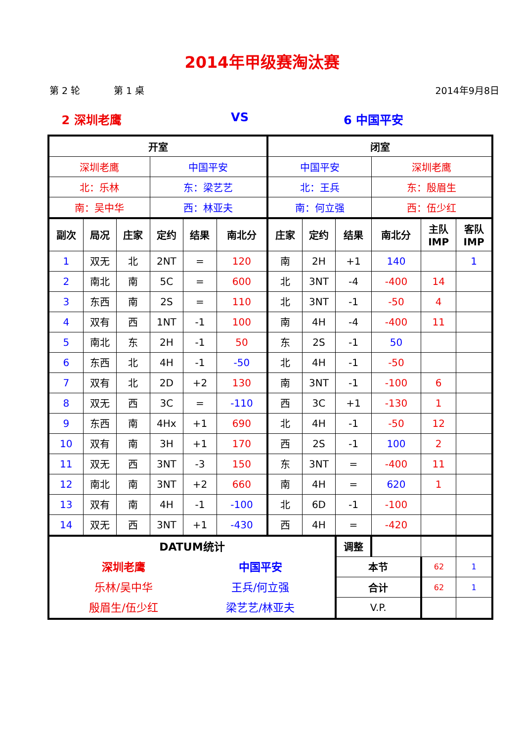2014年甲级赛淘汰赛
第 2 轮 第 1 桌 2014年9月8日
2 深圳老鹰 VS 6 中国平安
| 开室 | | | | | | 闭室 | | | | | |
| --- | --- | --- | --- | --- | --- | --- | --- | --- | --- | --- | --- |
| 深圳老鹰 | | | 中国平安 | | | 中国平安 | | | 深圳老鹰 | | |
| 北：乐林 | | | 东：梁艺艺 | | | 北：王兵 | | | 东：殷眉生 | | |
| 南：吴中华 | | | 西：林亚夫 | | | 南：何立强 | | | 西：伍少红 | | |
| 副次 | 局况 | 庄家 | 定约 | 结果 | 南北分 | 庄家 | 定约 | 结果 | 南北分 | 主队 IMP | 客队 IMP |
| 1 | 双无 | 北 | 2NT | = | 120 | 南 | 2H | +1 | 140 | | 1 |
| 2 | 南北 | 南 | 5C | = | 600 | 北 | 3NT | -4 | -400 | 14 | |
| 3 | 东西 | 南 | 2S | = | 110 | 北 | 3NT | -1 | -50 | 4 | |
| 4 | 双有 | 西 | 1NT | -1 | 100 | 南 | 4H | -4 | -400 | 11 | |
| 5 | 南北 | 东 | 2H | -1 | 50 | 东 | 2S | -1 | 50 | | |
| 6 | 东西 | 北 | 4H | -1 | -50 | 北 | 4H | -1 | -50 | | |
| 7 | 双有 | 北 | 2D | +2 | 130 | 南 | 3NT | -1 | -100 | 6 | |
| 8 | 双无 | 西 | 3C | = | -110 | 西 | 3C | +1 | -130 | 1 | |
| 9 | 东西 | 南 | 4Hx | +1 | 690 | 北 | 4H | -1 | -50 | 12 | |
| 10 | 双有 | 南 | 3H | +1 | 170 | 西 | 2S | -1 | 100 | 2 | |
| 11 | 双无 | 西 | 3NT | -3 | 150 | 东 | 3NT | = | -400 | 11 | |
| 12 | 南北 | 南 | 3NT | +2 | 660 | 南 | 4H | = | 620 | 1 | |
| 13 | 双有 | 南 | 4H | -1 | -100 | 北 | 6D | -1 | -100 | | |
| 14 | 双无 | 西 | 3NT | +1 | -430 | 西 | 4H | = | -420 | | |
| DATUM统计 深圳老鹰 乐林/吴中华 殷眉生/伍少红 中国平安 王兵/何立强 梁艺艺/林亚夫 | | | | | | | | 调整 | | | |
| | | | | | | | | 本节 | | 62 | 1 |
| | | | | | | | | 合计 | | 62 | 1 |
| | | | | | | | | V.P. | | | |